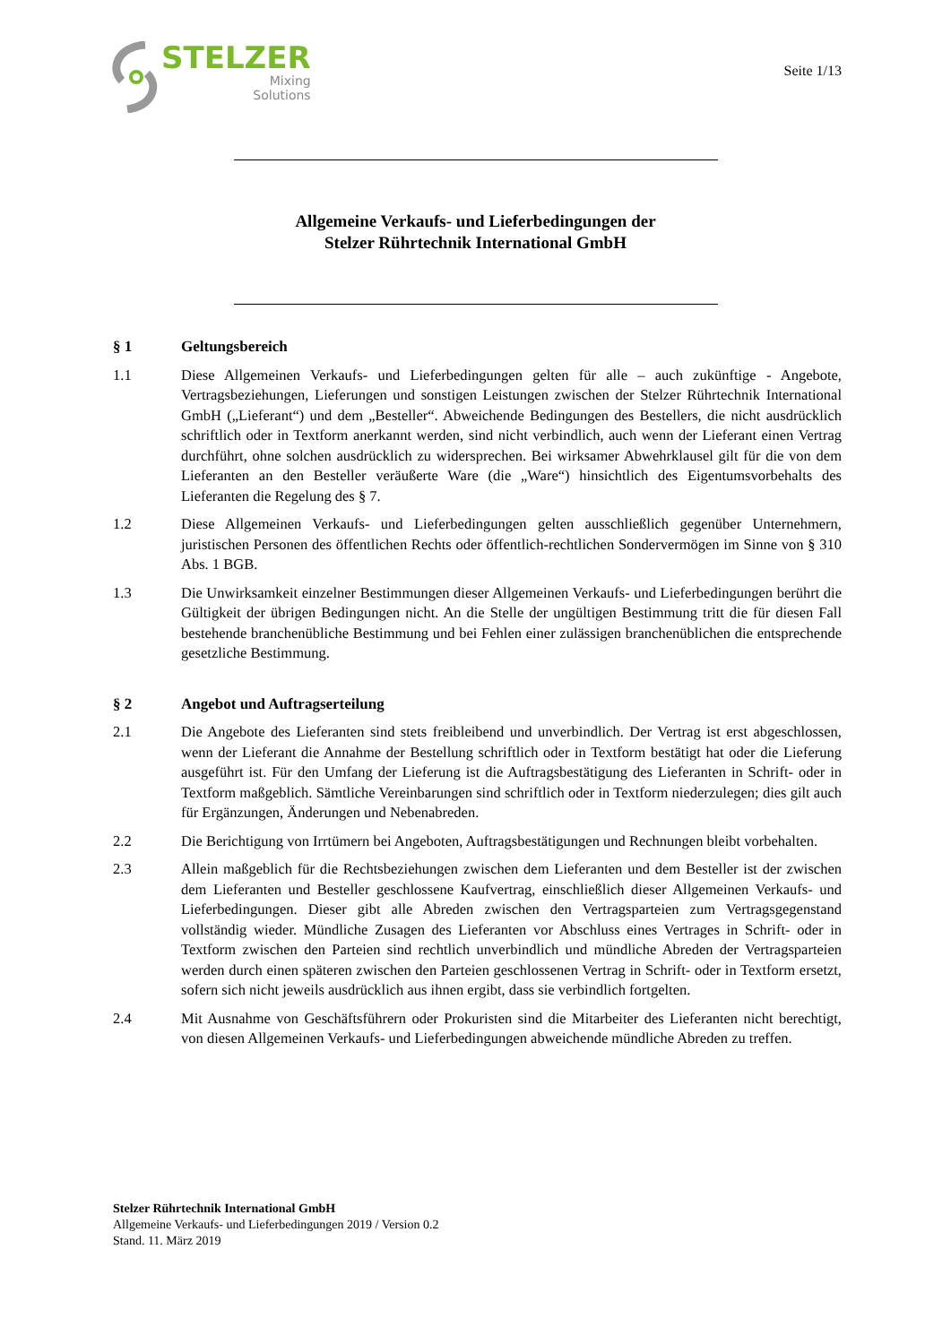STELZER
Mixing
Solutions
Seite 1/13
Allgemeine Verkaufs- und Lieferbedingungen der
Stelzer Rührtechnik International GmbH
§ 1 Geltungsbereich
1.1 Diese Allgemeinen Verkaufs- und Lieferbedingungen gelten für alle – auch zukünftige - Angebote, Vertragsbeziehungen, Lieferungen und sonstigen Leistungen zwischen der Stelzer Rührtechnik International GmbH („Lieferant“) und dem „Besteller“. Abweichende Bedingungen des Bestellers, die nicht ausdrücklich schriftlich oder in Textform anerkannt werden, sind nicht verbindlich, auch wenn der Lieferant einen Vertrag durchführt, ohne solchen ausdrücklich zu widersprechen. Bei wirksamer Abwehrklausel gilt für die von dem Lieferanten an den Besteller veräußerte Ware (die „Ware“) hinsichtlich des Eigentumsvorbehalts des Lieferanten die Regelung des § 7.
1.2 Diese Allgemeinen Verkaufs- und Lieferbedingungen gelten ausschließlich gegenüber Unternehmern, juristischen Personen des öffentlichen Rechts oder öffentlich-rechtlichen Sondervermögen im Sinne von § 310 Abs. 1 BGB.
1.3 Die Unwirksamkeit einzelner Bestimmungen dieser Allgemeinen Verkaufs- und Lieferbedingungen berührt die Gültigkeit der übrigen Bedingungen nicht. An die Stelle der ungültigen Bestimmung tritt die für diesen Fall bestehende branchenübliche Bestimmung und bei Fehlen einer zulässigen branchenüblichen die entsprechende gesetzliche Bestimmung.
§ 2 Angebot und Auftragserteilung
2.1 Die Angebote des Lieferanten sind stets freibleibend und unverbindlich. Der Vertrag ist erst abgeschlossen, wenn der Lieferant die Annahme der Bestellung schriftlich oder in Textform bestätigt hat oder die Lieferung ausgeführt ist. Für den Umfang der Lieferung ist die Auftragsbestätigung des Lieferanten in Schrift- oder in Textform maßgeblich. Sämtliche Vereinbarungen sind schriftlich oder in Textform niederzulegen; dies gilt auch für Ergänzungen, Änderungen und Nebenabreden.
2.2 Die Berichtigung von Irrtümern bei Angeboten, Auftragsbestätigungen und Rechnungen bleibt vorbehalten.
2.3 Allein maßgeblich für die Rechtsbeziehungen zwischen dem Lieferanten und dem Besteller ist der zwischen dem Lieferanten und Besteller geschlossene Kaufvertrag, einschließlich dieser Allgemeinen Verkaufs- und Lieferbedingungen. Dieser gibt alle Abreden zwischen den Vertragsparteien zum Vertragsgegenstand vollständig wieder. Mündliche Zusagen des Lieferanten vor Abschluss eines Vertrages in Schrift- oder in Textform zwischen den Parteien sind rechtlich unverbindlich und mündliche Abreden der Vertragsparteien werden durch einen späteren zwischen den Parteien geschlossenen Vertrag in Schrift- oder in Textform ersetzt, sofern sich nicht jeweils ausdrücklich aus ihnen ergibt, dass sie verbindlich fortgelten.
2.4 Mit Ausnahme von Geschäftsführern oder Prokuristen sind die Mitarbeiter des Lieferanten nicht berechtigt, von diesen Allgemeinen Verkaufs- und Lieferbedingungen abweichende mündliche Abreden zu treffen.
Stelzer Rührtechnik International GmbH
Allgemeine Verkaufs- und Lieferbedingungen 2019 / Version 0.2
Stand. 11. März 2019